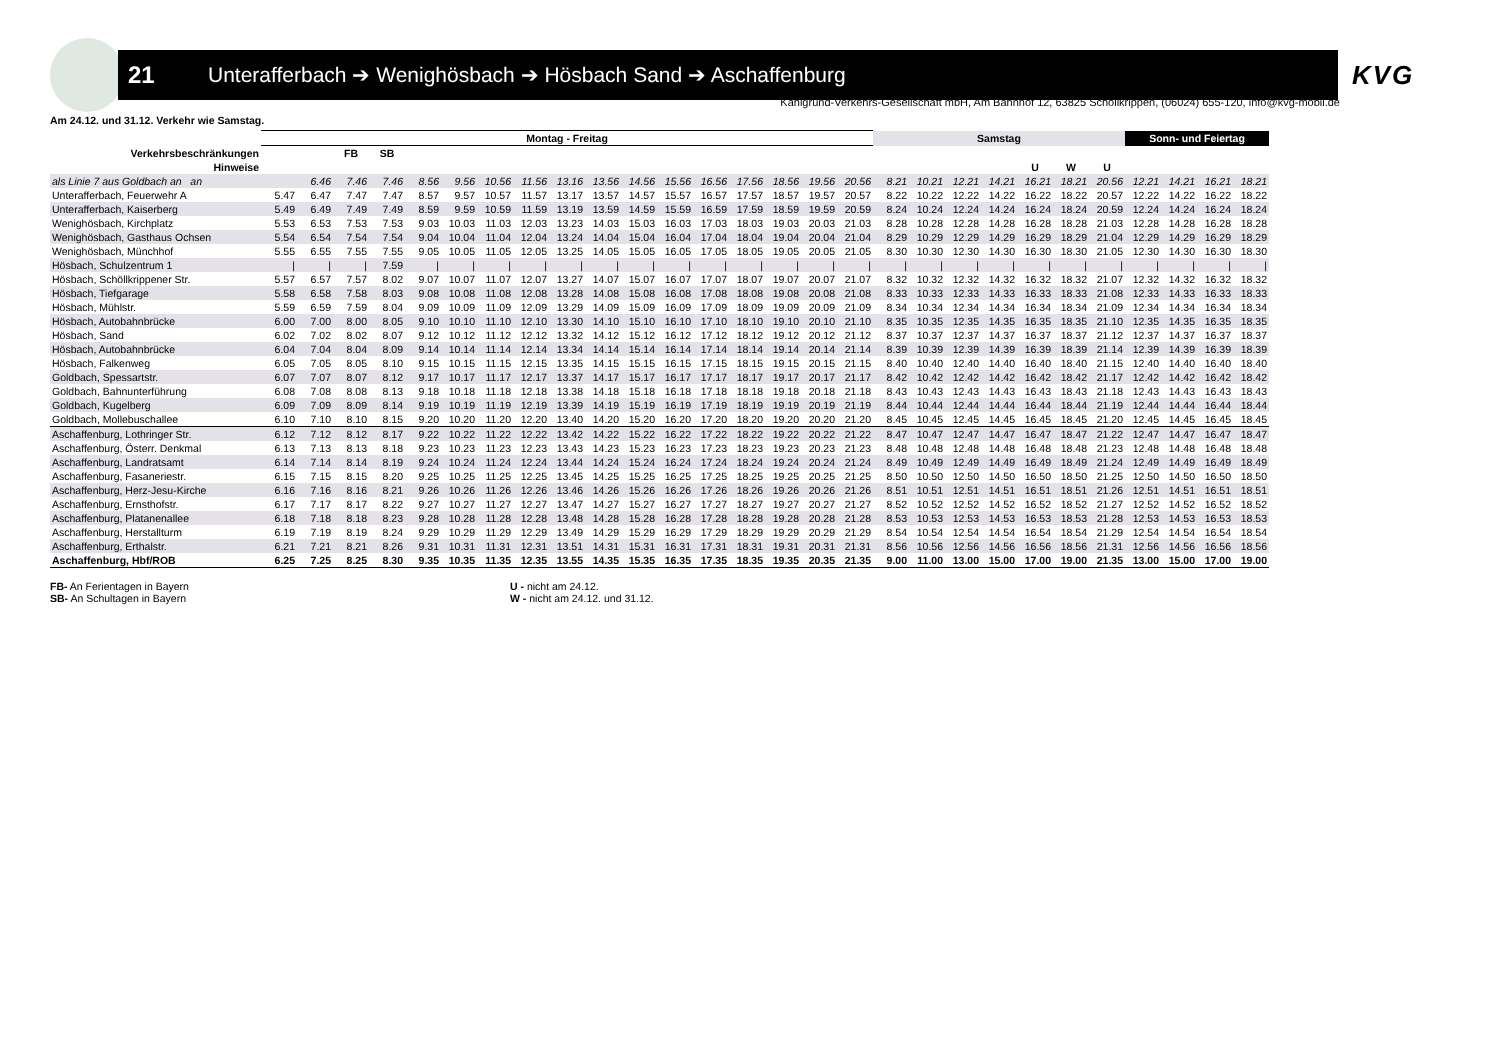21 Unterafferbach ➔ Wenighösbach ➔ Hösbach Sand ➔ Aschaffenburg
KVG
Kahlgrund-Verkehrs-Gesellschaft mbH, Am Bahnhof 12, 63825 Schöllkrippen, (06024) 655-120, info@kvg-mobil.de
Am 24.12. und 31.12. Verkehr wie Samstag.
| | Montag - Freitag | | | | | | | | | | | | | | | | | Samstag | | | | | | | Sonn- und Feiertag | | | |
| --- | --- | --- | --- | --- | --- | --- | --- | --- | --- | --- | --- | --- | --- | --- | --- | --- | --- | --- | --- | --- | --- | --- | --- | --- | --- | --- | --- | --- |
| Verkehrsbeschränkungen | | | FB | SB | | | | | | | | | | | | | | | | | | | | | | | | |
| Hinweise | | | | | | | | | | | | | | | | | | | | | | U | W | U | | | | |
| als Linie 7 aus Goldbach an an | | 6.46 | 7.46 | 7.46 | 8.56 | 9.56 | 10.56 | 11.56 | 13.16 | 13.56 | 14.56 | 15.56 | 16.56 | 17.56 | 18.56 | 19.56 | 20.56 | 8.21 | 10.21 | 12.21 | 14.21 | 16.21 | 18.21 | 20.56 | 12.21 | 14.21 | 16.21 | 18.21 |
| Unterafferbach, Feuerwehr A | 5.47 | 6.47 | 7.47 | 7.47 | 8.57 | 9.57 | 10.57 | 11.57 | 13.17 | 13.57 | 14.57 | 15.57 | 16.57 | 17.57 | 18.57 | 19.57 | 20.57 | 8.22 | 10.22 | 12.22 | 14.22 | 16.22 | 18.22 | 20.57 | 12.22 | 14.22 | 16.22 | 18.22 |
| Unterafferbach, Kaiserberg | 5.49 | 6.49 | 7.49 | 7.49 | 8.59 | 9.59 | 10.59 | 11.59 | 13.19 | 13.59 | 14.59 | 15.59 | 16.59 | 17.59 | 18.59 | 19.59 | 20.59 | 8.24 | 10.24 | 12.24 | 14.24 | 16.24 | 18.24 | 20.59 | 12.24 | 14.24 | 16.24 | 18.24 |
| Wenighösbach, Kirchplatz | 5.53 | 6.53 | 7.53 | 7.53 | 9.03 | 10.03 | 11.03 | 12.03 | 13.23 | 14.03 | 15.03 | 16.03 | 17.03 | 18.03 | 19.03 | 20.03 | 21.03 | 8.28 | 10.28 | 12.28 | 14.28 | 16.28 | 18.28 | 21.03 | 12.28 | 14.28 | 16.28 | 18.28 |
| Wenighösbach, Gasthaus Ochsen | 5.54 | 6.54 | 7.54 | 7.54 | 9.04 | 10.04 | 11.04 | 12.04 | 13.24 | 14.04 | 15.04 | 16.04 | 17.04 | 18.04 | 19.04 | 20.04 | 21.04 | 8.29 | 10.29 | 12.29 | 14.29 | 16.29 | 18.29 | 21.04 | 12.29 | 14.29 | 16.29 | 18.29 |
| Wenighösbach, Münchhof | 5.55 | 6.55 | 7.55 | 7.55 | 9.05 | 10.05 | 11.05 | 12.05 | 13.25 | 14.05 | 15.05 | 16.05 | 17.05 | 18.05 | 19.05 | 20.05 | 21.05 | 8.30 | 10.30 | 12.30 | 14.30 | 16.30 | 18.30 | 21.05 | 12.30 | 14.30 | 16.30 | 18.30 |
| Hösbach, Schulzentrum 1 | / | / | / | 7.59 | / | / | / | / | / | / | / | / | / | / | / | / | / | / | / | / | / | / | / | / | / | / | / | / |
| Hösbach, Schöllkrippener Str. | 5.57 | 6.57 | 7.57 | 8.02 | 9.07 | 10.07 | 11.07 | 12.07 | 13.27 | 14.07 | 15.07 | 16.07 | 17.07 | 18.07 | 19.07 | 20.07 | 21.07 | 8.32 | 10.32 | 12.32 | 14.32 | 16.32 | 18.32 | 21.07 | 12.32 | 14.32 | 16.32 | 18.32 |
| Hösbach, Tiefgarage | 5.58 | 6.58 | 7.58 | 8.03 | 9.08 | 10.08 | 11.08 | 12.08 | 13.28 | 14.08 | 15.08 | 16.08 | 17.08 | 18.08 | 19.08 | 20.08 | 21.08 | 8.33 | 10.33 | 12.33 | 14.33 | 16.33 | 18.33 | 21.08 | 12.33 | 14.33 | 16.33 | 18.33 |
| Hösbach, Mühlstr. | 5.59 | 6.59 | 7.59 | 8.04 | 9.09 | 10.09 | 11.09 | 12.09 | 13.29 | 14.09 | 15.09 | 16.09 | 17.09 | 18.09 | 19.09 | 20.09 | 21.09 | 8.34 | 10.34 | 12.34 | 14.34 | 16.34 | 18.34 | 21.09 | 12.34 | 14.34 | 16.34 | 18.34 |
| Hösbach, Autobahnbrücke | 6.00 | 7.00 | 8.00 | 8.05 | 9.10 | 10.10 | 11.10 | 12.10 | 13.30 | 14.10 | 15.10 | 16.10 | 17.10 | 18.10 | 19.10 | 20.10 | 21.10 | 8.35 | 10.35 | 12.35 | 14.35 | 16.35 | 18.35 | 21.10 | 12.35 | 14.35 | 16.35 | 18.35 |
| Hösbach, Sand | 6.02 | 7.02 | 8.02 | 8.07 | 9.12 | 10.12 | 11.12 | 12.12 | 13.32 | 14.12 | 15.12 | 16.12 | 17.12 | 18.12 | 19.12 | 20.12 | 21.12 | 8.37 | 10.37 | 12.37 | 14.37 | 16.37 | 18.37 | 21.12 | 12.37 | 14.37 | 16.37 | 18.37 |
| Hösbach, Autobahnbrücke | 6.04 | 7.04 | 8.04 | 8.09 | 9.14 | 10.14 | 11.14 | 12.14 | 13.34 | 14.14 | 15.14 | 16.14 | 17.14 | 18.14 | 19.14 | 20.14 | 21.14 | 8.39 | 10.39 | 12.39 | 14.39 | 16.39 | 18.39 | 21.14 | 12.39 | 14.39 | 16.39 | 18.39 |
| Hösbach, Falkenweg | 6.05 | 7.05 | 8.05 | 8.10 | 9.15 | 10.15 | 11.15 | 12.15 | 13.35 | 14.15 | 15.15 | 16.15 | 17.15 | 18.15 | 19.15 | 20.15 | 21.15 | 8.40 | 10.40 | 12.40 | 14.40 | 16.40 | 18.40 | 21.15 | 12.40 | 14.40 | 16.40 | 18.40 |
| Goldbach, Spessartstr. | 6.07 | 7.07 | 8.07 | 8.12 | 9.17 | 10.17 | 11.17 | 12.17 | 13.37 | 14.17 | 15.17 | 16.17 | 17.17 | 18.17 | 19.17 | 20.17 | 21.17 | 8.42 | 10.42 | 12.42 | 14.42 | 16.42 | 18.42 | 21.17 | 12.42 | 14.42 | 16.42 | 18.42 |
| Goldbach, Bahnunterführung | 6.08 | 7.08 | 8.08 | 8.13 | 9.18 | 10.18 | 11.18 | 12.18 | 13.38 | 14.18 | 15.18 | 16.18 | 17.18 | 18.18 | 19.18 | 20.18 | 21.18 | 8.43 | 10.43 | 12.43 | 14.43 | 16.43 | 18.43 | 21.18 | 12.43 | 14.43 | 16.43 | 18.43 |
| Goldbach, Kugelberg | 6.09 | 7.09 | 8.09 | 8.14 | 9.19 | 10.19 | 11.19 | 12.19 | 13.39 | 14.19 | 15.19 | 16.19 | 17.19 | 18.19 | 19.19 | 20.19 | 21.19 | 8.44 | 10.44 | 12.44 | 14.44 | 16.44 | 18.44 | 21.19 | 12.44 | 14.44 | 16.44 | 18.44 |
| Goldbach, Mollebuschallee | 6.10 | 7.10 | 8.10 | 8.15 | 9.20 | 10.20 | 11.20 | 12.20 | 13.40 | 14.20 | 15.20 | 16.20 | 17.20 | 18.20 | 19.20 | 20.20 | 21.20 | 8.45 | 10.45 | 12.45 | 14.45 | 16.45 | 18.45 | 21.20 | 12.45 | 14.45 | 16.45 | 18.45 |
| Aschaffenburg, Lothringer Str. | 6.12 | 7.12 | 8.12 | 8.17 | 9.22 | 10.22 | 11.22 | 12.22 | 13.42 | 14.22 | 15.22 | 16.22 | 17.22 | 18.22 | 19.22 | 20.22 | 21.22 | 8.47 | 10.47 | 12.47 | 14.47 | 16.47 | 18.47 | 21.22 | 12.47 | 14.47 | 16.47 | 18.47 |
| Aschaffenburg, Österr. Denkmal | 6.13 | 7.13 | 8.13 | 8.18 | 9.23 | 10.23 | 11.23 | 12.23 | 13.43 | 14.23 | 15.23 | 16.23 | 17.23 | 18.23 | 19.23 | 20.23 | 21.23 | 8.48 | 10.48 | 12.48 | 14.48 | 16.48 | 18.48 | 21.23 | 12.48 | 14.48 | 16.48 | 18.48 |
| Aschaffenburg, Landratsamt | 6.14 | 7.14 | 8.14 | 8.19 | 9.24 | 10.24 | 11.24 | 12.24 | 13.44 | 14.24 | 15.24 | 16.24 | 17.24 | 18.24 | 19.24 | 20.24 | 21.24 | 8.49 | 10.49 | 12.49 | 14.49 | 16.49 | 18.49 | 21.24 | 12.49 | 14.49 | 16.49 | 18.49 |
| Aschaffenburg, Fasaneriestr. | 6.15 | 7.15 | 8.15 | 8.20 | 9.25 | 10.25 | 11.25 | 12.25 | 13.45 | 14.25 | 15.25 | 16.25 | 17.25 | 18.25 | 19.25 | 20.25 | 21.25 | 8.50 | 10.50 | 12.50 | 14.50 | 16.50 | 18.50 | 21.25 | 12.50 | 14.50 | 16.50 | 18.50 |
| Aschaffenburg, Herz-Jesu-Kirche | 6.16 | 7.16 | 8.16 | 8.21 | 9.26 | 10.26 | 11.26 | 12.26 | 13.46 | 14.26 | 15.26 | 16.26 | 17.26 | 18.26 | 19.26 | 20.26 | 21.26 | 8.51 | 10.51 | 12.51 | 14.51 | 16.51 | 18.51 | 21.26 | 12.51 | 14.51 | 16.51 | 18.51 |
| Aschaffenburg, Ernsthofstr. | 6.17 | 7.17 | 8.17 | 8.22 | 9.27 | 10.27 | 11.27 | 12.27 | 13.47 | 14.27 | 15.27 | 16.27 | 17.27 | 18.27 | 19.27 | 20.27 | 21.27 | 8.52 | 10.52 | 12.52 | 14.52 | 16.52 | 18.52 | 21.27 | 12.52 | 14.52 | 16.52 | 18.52 |
| Aschaffenburg, Platanenallee | 6.18 | 7.18 | 8.18 | 8.23 | 9.28 | 10.28 | 11.28 | 12.28 | 13.48 | 14.28 | 15.28 | 16.28 | 17.28 | 18.28 | 19.28 | 20.28 | 21.28 | 8.53 | 10.53 | 12.53 | 14.53 | 16.53 | 18.53 | 21.28 | 12.53 | 14.53 | 16.53 | 18.53 |
| Aschaffenburg, Herstallturm | 6.19 | 7.19 | 8.19 | 8.24 | 9.29 | 10.29 | 11.29 | 12.29 | 13.49 | 14.29 | 15.29 | 16.29 | 17.29 | 18.29 | 19.29 | 20.29 | 21.29 | 8.54 | 10.54 | 12.54 | 14.54 | 16.54 | 18.54 | 21.29 | 12.54 | 14.54 | 16.54 | 18.54 |
| Aschaffenburg, Erthalstr. | 6.21 | 7.21 | 8.21 | 8.26 | 9.31 | 10.31 | 11.31 | 12.31 | 13.51 | 14.31 | 15.31 | 16.31 | 17.31 | 18.31 | 19.31 | 20.31 | 21.31 | 8.56 | 10.56 | 12.56 | 14.56 | 16.56 | 18.56 | 21.31 | 12.56 | 14.56 | 16.56 | 18.56 |
| Aschaffenburg, Hbf/ROB | 6.25 | 7.25 | 8.25 | 8.30 | 9.35 | 10.35 | 11.35 | 12.35 | 13.55 | 14.35 | 15.35 | 16.35 | 17.35 | 18.35 | 19.35 | 20.35 | 21.35 | 9.00 | 11.00 | 13.00 | 15.00 | 17.00 | 19.00 | 21.35 | 13.00 | 15.00 | 17.00 | 19.00 |
FB- An Ferientagen in Bayern
SB- An Schultagen in Bayern
U - nicht am 24.12.
W - nicht am 24.12. und 31.12.